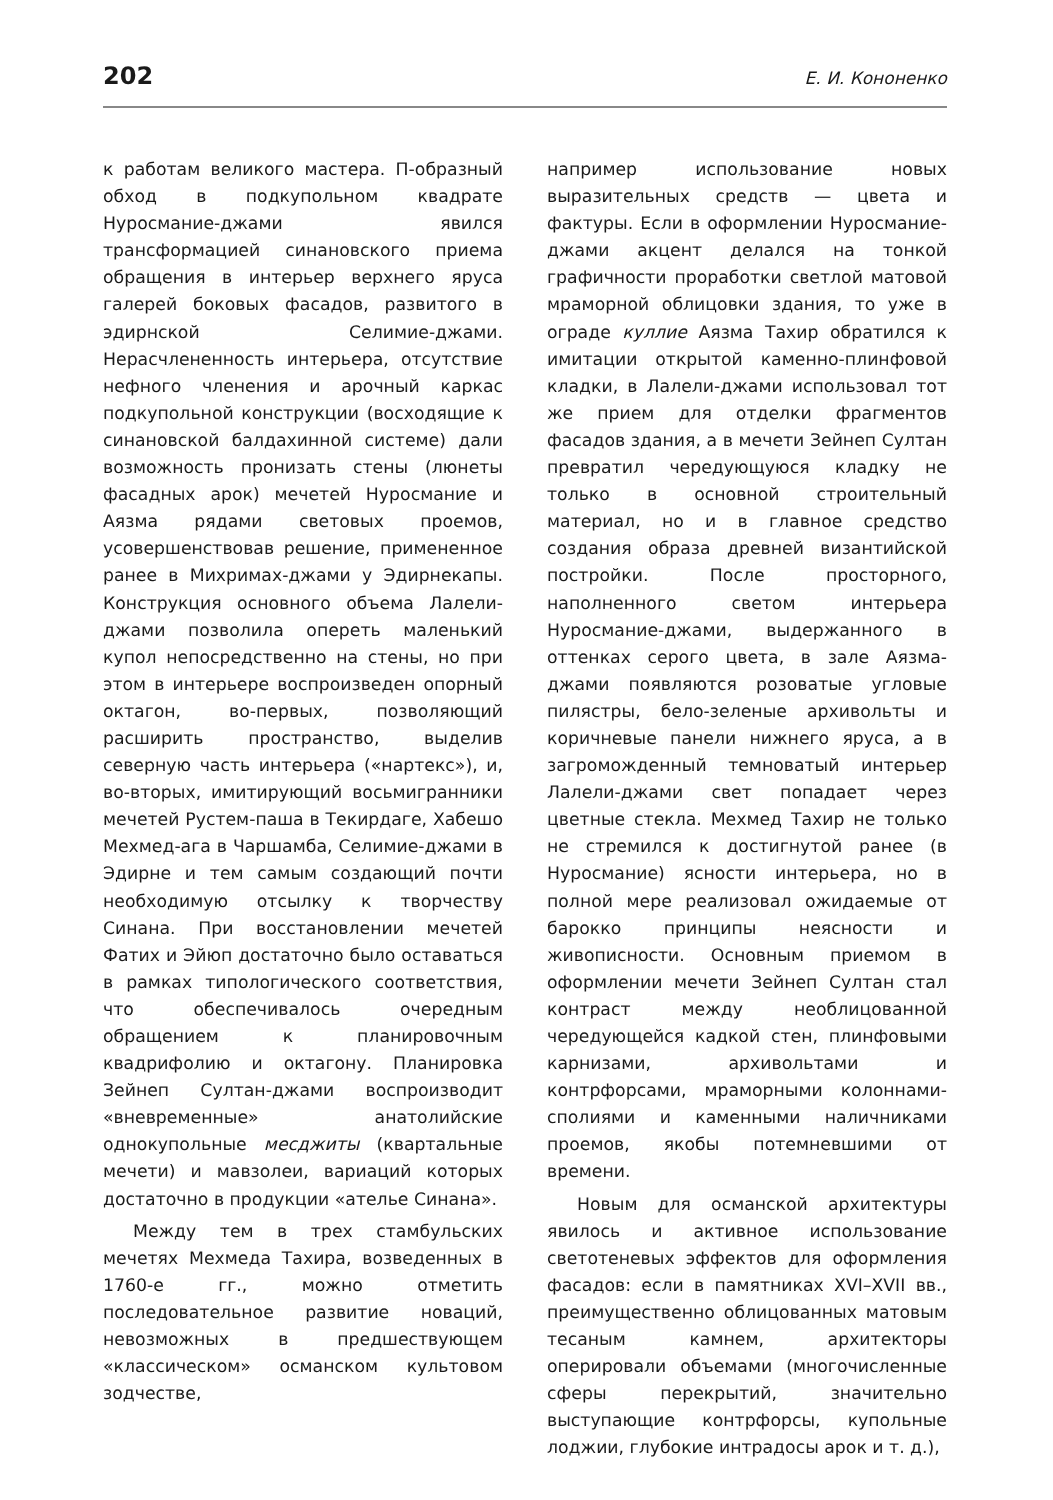202 Е. И. Кононенко
к работам великого мастера. П-образный обход в подкупольном квадрате Нуросмание-джами явился трансформацией синановского приема обращения в интерьер верхнего яруса галерей боковых фасадов, развитого в эдирнской Селимие-джами. Нерасчлененность интерьера, отсутствие нефного членения и арочный каркас подкупольной конструкции (восходящие к синановской балдахинной системе) дали возможность пронизать стены (люнеты фасадных арок) мечетей Нуросмание и Аязма рядами световых проемов, усовершенствовав решение, примененное ранее в Михримах-джами у Эдирнекапы. Конструкция основного объема Лалели-джами позволила опереть маленький купол непосредственно на стены, но при этом в интерьере воспроизведен опорный октагон, во-первых, позволяющий расширить пространство, выделив северную часть интерьера («нартекс»), и, во-вторых, имитирующий восьмигранники мечетей Рустем-паша в Текирдаге, Хабешо Мехмед-ага в Чаршамба, Селимие-джами в Эдирне и тем самым создающий почти необходимую отсылку к творчеству Синана. При восстановлении мечетей Фатих и Эйюп достаточно было оставаться в рамках типологического соответствия, что обеспечивалось очередным обращением к планировочным квадрифолию и октагону. Планировка Зейнеп Султан-джами воспроизводит «вневременные» анатолийские однокупольные месджиты (квартальные мечети) и мавзолеи, вариаций которых достаточно в продукции «ателье Синана».
Между тем в трех стамбульских мечетях Мехмеда Тахира, возведенных в 1760-е гг., можно отметить последовательное развитие новаций, невозможных в предшествующем «классическом» османском культовом зодчестве,
например использование новых выразительных средств — цвета и фактуры. Если в оформлении Нуросмание-джами акцент делался на тонкой графичности проработки светлой матовой мраморной облицовки здания, то уже в ограде куллие Аязма Тахир обратился к имитации открытой каменно-плинфовой кладки, в Лалели-джами использовал тот же прием для отделки фрагментов фасадов здания, а в мечети Зейнеп Султан превратил чередующуюся кладку не только в основной строительный материал, но и в главное средство создания образа древней византийской постройки. После просторного, наполненного светом интерьера Нуросмание-джами, выдержанного в оттенках серого цвета, в зале Аязма-джами появляются розоватые угловые пилястры, бело-зеленые архивольты и коричневые панели нижнего яруса, а в загроможденный темноватый интерьер Лалели-джами свет попадает через цветные стекла. Мехмед Тахир не только не стремился к достигнутой ранее (в Нуросмание) ясности интерьера, но в полной мере реализовал ожидаемые от барокко принципы неясности и живописности. Основным приемом в оформлении мечети Зейнеп Султан стал контраст между необлицованной чередующейся кадкой стен, плинфовыми карнизами, архивольтами и контрфорсами, мраморными колоннами-сполиями и каменными наличниками проемов, якобы потемневшими от времени.
Новым для османской архитектуры явилось и активное использование светотеневых эффектов для оформления фасадов: если в памятниках XVI–XVII вв., преимущественно облицованных матовым тесаным камнем, архитекторы оперировали объемами (многочисленные сферы перекрытий, значительно выступающие контрфорсы, купольные лоджии, глубокие интрадосы арок и т. д.),